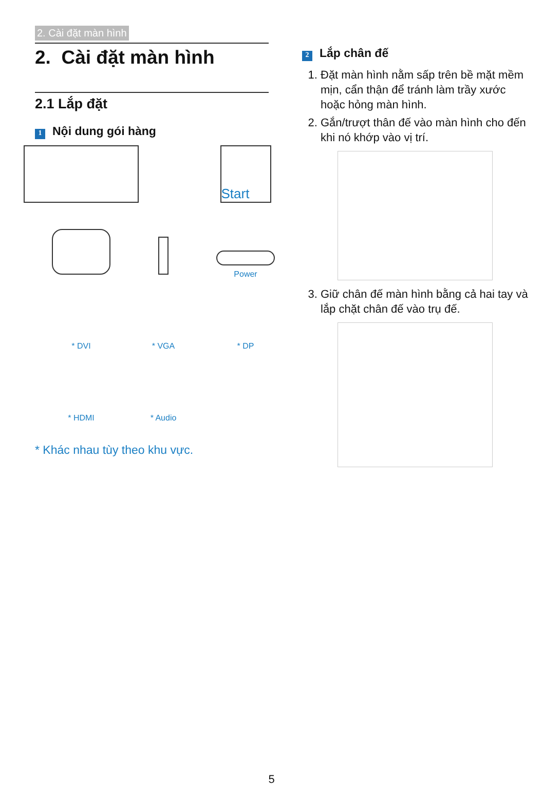2. Cài đặt màn hình
2. Cài đặt màn hình
2.1 Lắp đặt
1 Nội dung gói hàng
Start
Power
* DVI
* VGA
* DP
* HDMI
* Audio
* Khác nhau tùy theo khu vực.
2 Lắp chân đế
1. Đặt màn hình nằm sấp trên bề mặt mềm mịn, cẩn thận để tránh làm trầy xước hoặc hỏng màn hình.
2. Gắn/trượt thân đế vào màn hình cho đến khi nó khớp vào vị trí.
3. Giữ chân đế màn hình bằng cả hai tay và lắp chặt chân đế vào trụ đế.
5